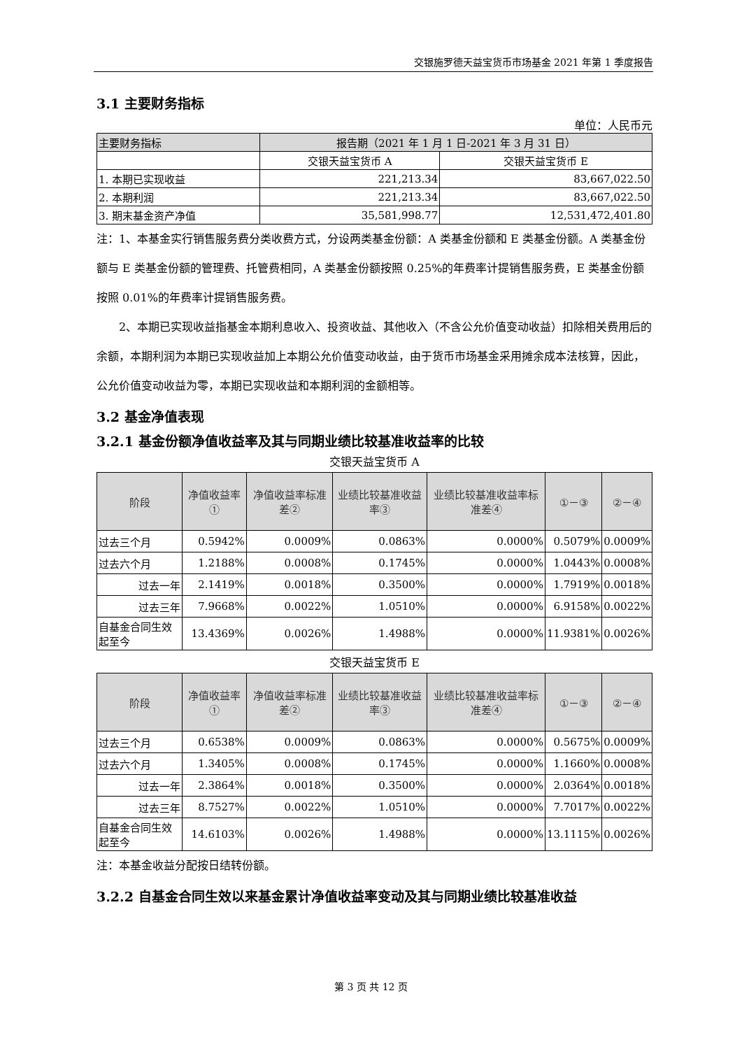交银施罗德天益宝货币市场基金 2021 年第 1 季度报告
3.1 主要财务指标
单位：人民币元
| 主要财务指标 | 报告期（2021 年 1 月 1 日-2021 年 3 月 31 日） | |
| | 交银天益宝货币 A | 交银天益宝货币 E |
| 1. 本期已实现收益 | 221,213.34 | 83,667,022.50 |
| 2. 本期利润 | 221,213.34 | 83,667,022.50 |
| 3. 期末基金资产净值 | 35,581,998.77 | 12,531,472,401.80 |
注：1、本基金实行销售服务费分类收费方式，分设两类基金份额：A 类基金份额和 E 类基金份额。A 类基金份额与 E 类基金份额的管理费、托管费相同，A 类基金份额按照 0.25%的年费率计提销售服务费，E 类基金份额按照 0.01%的年费率计提销售服务费。
2、本期已实现收益指基金本期利息收入、投资收益、其他收入（不含公允价值变动收益）扣除相关费用后的余额，本期利润为本期已实现收益加上本期公允价值变动收益，由于货币市场基金采用摊余成本法核算，因此，公允价值变动收益为零，本期已实现收益和本期利润的金额相等。
3.2 基金净值表现
3.2.1 基金份额净值收益率及其与同期业绩比较基准收益率的比较
交银天益宝货币 A
| 阶段 | 净值收益率① | 净值收益率标准差② | 业绩比较基准收益率③ | 业绩比较基准收益率标准差④ | ①－③ | ②－④ |
| --- | --- | --- | --- | --- | --- | --- |
| 过去三个月 | 0.5942% | 0.0009% | 0.0863% | 0.0000% | 0.5079% | 0.0009% |
| 过去六个月 | 1.2188% | 0.0008% | 0.1745% | 0.0000% | 1.0443% | 0.0008% |
| 过去一年 | 2.1419% | 0.0018% | 0.3500% | 0.0000% | 1.7919% | 0.0018% |
| 过去三年 | 7.9668% | 0.0022% | 1.0510% | 0.0000% | 6.9158% | 0.0022% |
| 自基金合同生效起至今 | 13.4369% | 0.0026% | 1.4988% | 0.0000% | 11.9381% | 0.0026% |
交银天益宝货币 E
| 阶段 | 净值收益率① | 净值收益率标准差② | 业绩比较基准收益率③ | 业绩比较基准收益率标准差④ | ①－③ | ②－④ |
| --- | --- | --- | --- | --- | --- | --- |
| 过去三个月 | 0.6538% | 0.0009% | 0.0863% | 0.0000% | 0.5675% | 0.0009% |
| 过去六个月 | 1.3405% | 0.0008% | 0.1745% | 0.0000% | 1.1660% | 0.0008% |
| 过去一年 | 2.3864% | 0.0018% | 0.3500% | 0.0000% | 2.0364% | 0.0018% |
| 过去三年 | 8.7527% | 0.0022% | 1.0510% | 0.0000% | 7.7017% | 0.0022% |
| 自基金合同生效起至今 | 14.6103% | 0.0026% | 1.4988% | 0.0000% | 13.1115% | 0.0026% |
注：本基金收益分配按日结转份额。
3.2.2 自基金合同生效以来基金累计净值收益率变动及其与同期业绩比较基准收益
第 3 页 共 12 页